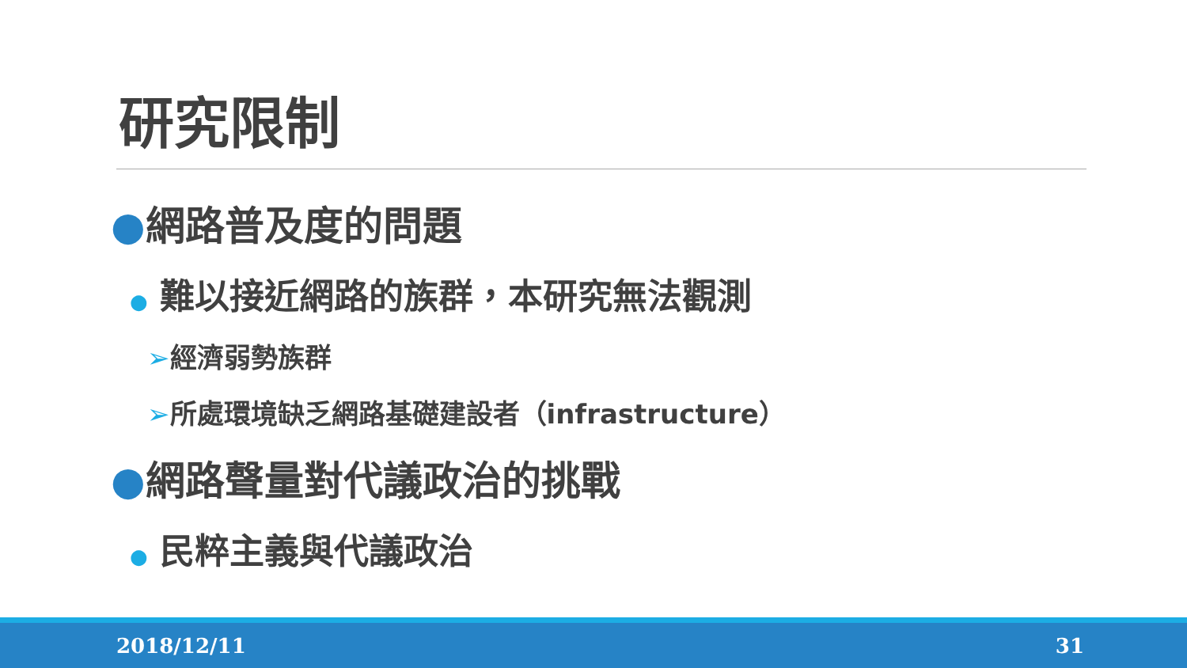研究限制
●網路普及度的問題
● 難以接近網路的族群，本研究無法觀測
➢經濟弱勢族群
➢所處環境缺乏網路基礎建設者（infrastructure）
●網路聲量對代議政治的挑戰
● 民粹主義與代議政治
2018/12/11 31